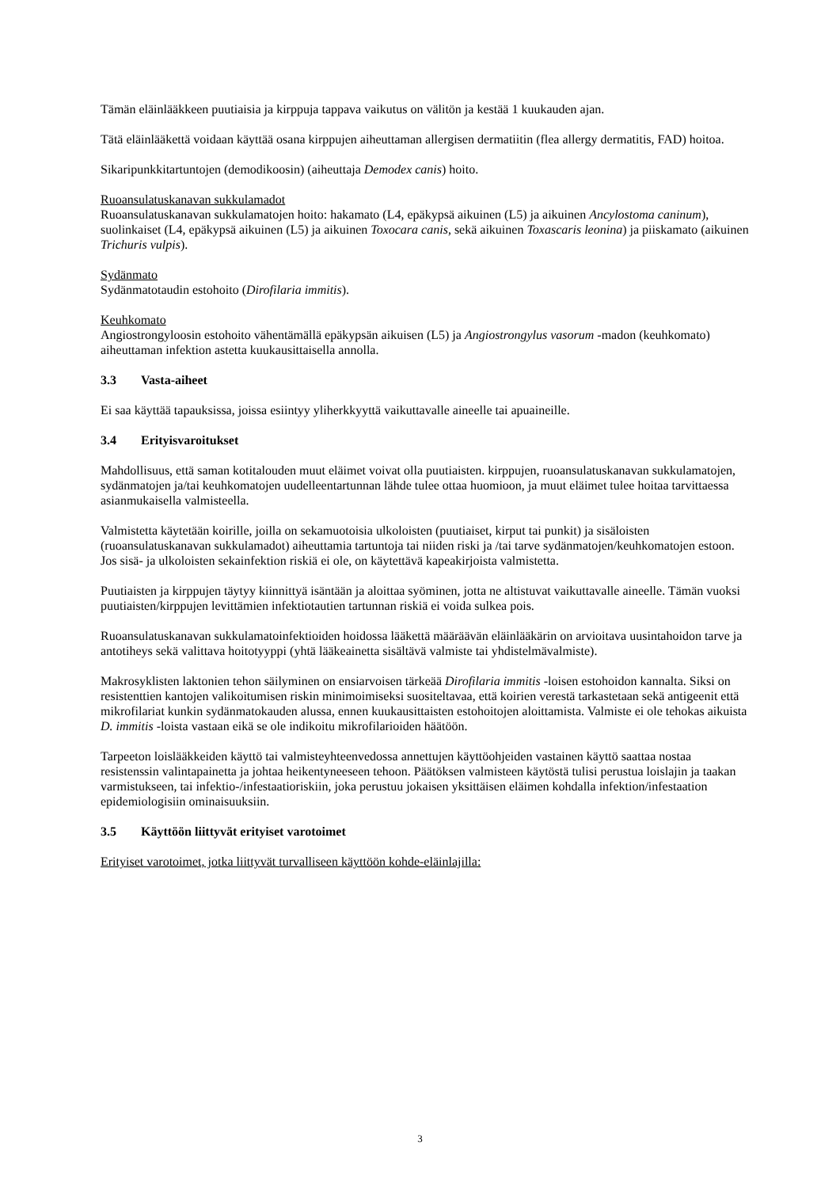Tämän eläinlääkkeen puutiaisia ja kirppuja tappava vaikutus on välitön ja kestää 1 kuukauden ajan.
Tätä eläinlääkettä voidaan käyttää osana kirppujen aiheuttaman allergisen dermatiitin (flea allergy dermatitis, FAD) hoitoa.
Sikaripunkkitartuntojen (demodikoosin) (aiheuttaja Demodex canis) hoito.
Ruoansulatuskanavan sukkulamadot
Ruoansulatuskanavan sukkulamatojen hoito: hakamato (L4, epäkypsä aikuinen (L5) ja aikuinen Ancylostoma caninum), suolinkaiset (L4, epäkypsä aikuinen (L5) ja aikuinen Toxocara canis, sekä aikuinen Toxascaris leonina) ja piiskamato (aikuinen Trichuris vulpis).
Sydänmato
Sydänmatotaudin estohoito (Dirofilaria immitis).
Keuhkomato
Angiostrongyloosin estohoito vähentämällä epäkypsän aikuisen (L5) ja Angiostrongylus vasorum -madon (keuhkomato) aiheuttaman infektion astetta kuukausittaisella annolla.
3.3 Vasta-aiheet
Ei saa käyttää tapauksissa, joissa esiintyy yliherkkyyttä vaikuttavalle aineelle tai apuaineille.
3.4 Erityisvaroitukset
Mahdollisuus, että saman kotitalouden muut eläimet voivat olla puutiaisten. kirppujen, ruoansulatuskanavan sukkulamatojen, sydänmatojen ja/tai keuhkomatojen uudelleentartunnan lähde tulee ottaa huomioon, ja muut eläimet tulee hoitaa tarvittaessa asianmukaisella valmisteella.
Valmistetta käytetään koirille, joilla on sekamuotoisia ulkoloisten (puutiaiset, kirput tai punkit) ja sisäloisten (ruoansulatuskanavan sukkulamadot) aiheuttamia tartuntoja tai niiden riski ja /tai tarve sydänmatojen/keuhkomatojen estoon. Jos sisä- ja ulkoloisten sekainfektion riskiä ei ole, on käytettävä kapeakirjoista valmistetta.
Puutiaisten ja kirppujen täytyy kiinnittyä isäntään ja aloittaa syöminen, jotta ne altistuvat vaikuttavalle aineelle. Tämän vuoksi puutiaisten/kirppujen levittämien infektiotautien tartunnan riskiä ei voida sulkea pois.
Ruoansulatuskanavan sukkulamatoinfektioiden hoidossa lääkettä määräävän eläinlääkärin on arvioitava uusintahoidon tarve ja antotiheys sekä valittava hoitotyyppi (yhtä lääkeainetta sisältävä valmiste tai yhdistelmävalmiste).
Makrosyklisten laktonien tehon säilyminen on ensiarvoisen tärkeää Dirofilaria immitis -loisen estohoidon kannalta. Siksi on resistenttien kantojen valikoitumisen riskin minimoimiseksi suositeltavaa, että koirien verestä tarkastetaan sekä antigeenit että mikrofilariat kunkin sydänmatokauden alussa, ennen kuukausittaisten estohoitojen aloittamista. Valmiste ei ole tehokas aikuista D. immitis -loista vastaan eikä se ole indikoitu mikrofilarioiden häätöön.
Tarpeeton loislääkkeiden käyttö tai valmisteyhteenvedossa annettujen käyttöohjeiden vastainen käyttö saattaa nostaa resistenssin valintapainetta ja johtaa heikentyneeseen tehoon. Päätöksen valmisteen käytöstä tulisi perustua loislajin ja taakan varmistukseen, tai infektio-/infestaatioriskiin, joka perustuu jokaisen yksittäisen eläimen kohdalla infektion/infestaation epidemiologisiin ominaisuuksiin.
3.5 Käyttöön liittyvät erityiset varotoimet
Erityiset varotoimet, jotka liittyvät turvalliseen käyttöön kohde-eläinlajilla:
3